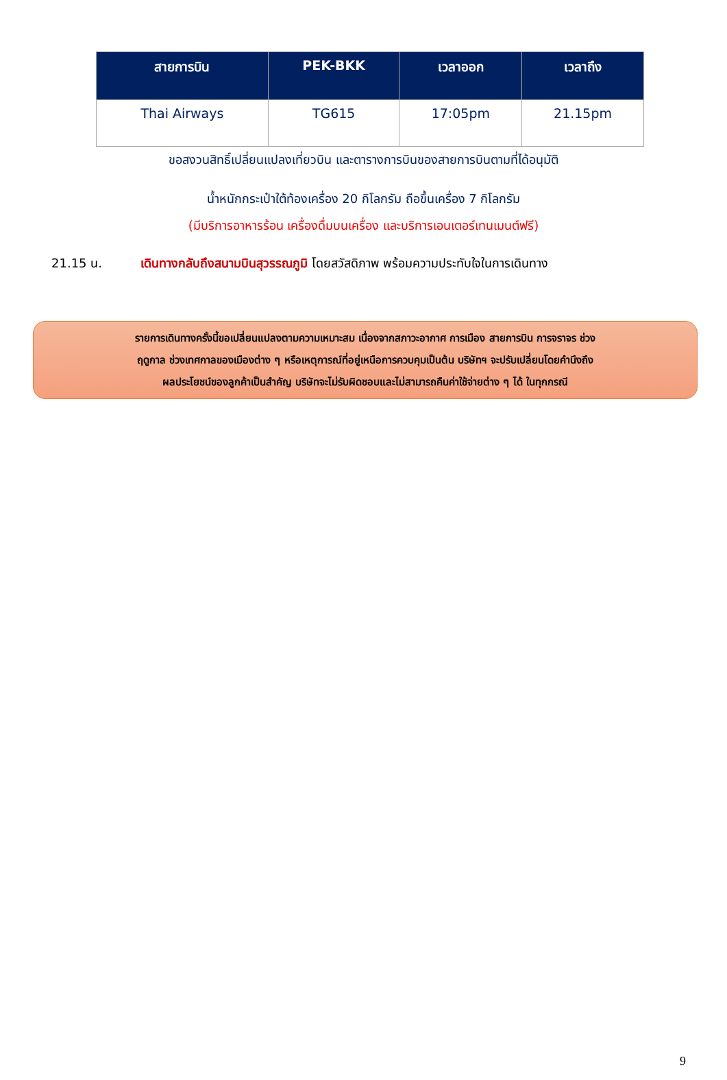| สายการบิน | PEK-BKK | เวลาออก | เวลาถึง |
| --- | --- | --- | --- |
| Thai Airways | TG615 | 17:05pm | 21.15pm |
ขอสงวนสิทธิ์เปลี่ยนแปลงเที่ยวบิน และตารางการบินของสายการบินตามที่ได้อนุมัติ
น้ำหนักกระเป๋าใต้ท้องเครื่อง 20 กิโลกรัม ถือขึ้นเครื่อง 7 กิโลกรัม
(มีบริการอาหารร้อน เครื่องดื่มบนเครื่อง และบริการเอนเตอร์เทนเมนต์ฟรี)
21.15 น. เดินทางกลับถึงสนามบินสุวรรณภูมิ โดยสวัสดิภาพ พร้อมความประทับใจในการเดินทาง
รายการเดินทางครั้งนี้ขอเปลี่ยนแปลงตามความเหมาะสม เนื่องจากสภาวะอากาศ การเมือง สายการบิน การจราจร ช่วง
ฤดูกาล ช่วงเทศกาลของเมืองต่าง ๆ หรือเหตุการณ์ที่อยู่เหนือการควบคุมเป็นต้น บริษัทฯ จะปรับเปลี่ยนโดยคำนึงถึง
ผลประโยชน์ของลูกค้าเป็นสำคัญ บริษัทจะไม่รับผิดชอบและไม่สามารถคืนค่าใช้จ่ายต่าง ๆ ได้ ในทุกกรณี
9